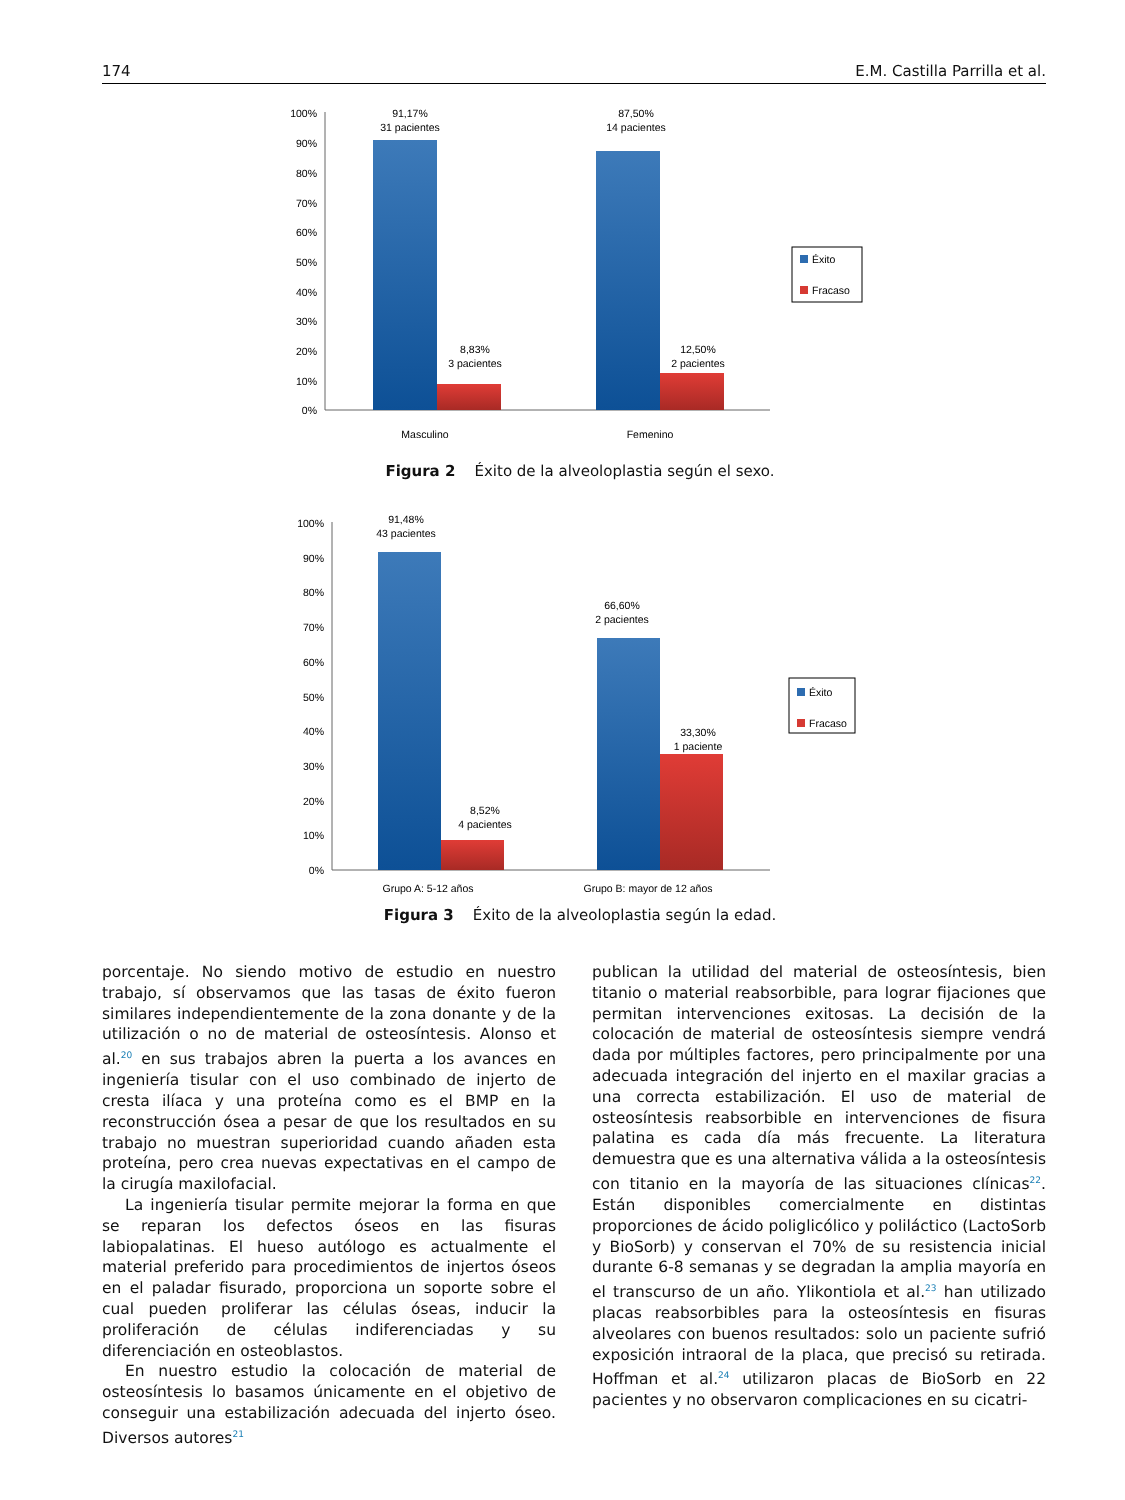174 E.M. Castilla Parrilla et al.
100%
90%
80%
70%
60%
50%
40%
30%
20%
10%
0%
91,17%
31 pacientes
8,83%
3 pacientes
87,50%
14 pacientes
12,50%
2 pacientes
Masculino
Femenino
Éxito
Fracaso
Figura 2 Éxito de la alveoloplastia según el sexo.
100%
90%
80%
70%
60%
50%
40%
30%
20%
10%
0%
91,48%
43 pacientes
8,52%
4 pacientes
66,60%
2 pacientes
33,30%
1 paciente
Grupo A: 5-12 años
Grupo B: mayor de 12 años
Éxito
Fracaso
Figura 3 Éxito de la alveoloplastia según la edad.
porcentaje. No siendo motivo de estudio en nuestro trabajo, sí observamos que las tasas de éxito fueron similares independientemente de la zona donante y de la utilización o no de material de osteosíntesis. Alonso et al.<sup>20</sup> en sus trabajos abren la puerta a los avances en ingeniería tisular con el uso combinado de injerto de cresta ilíaca y una proteína como es el BMP en la reconstrucción ósea a pesar de que los resultados en su trabajo no muestran superioridad cuando añaden esta proteína, pero crea nuevas expectativas en el campo de la cirugía maxilofacial.
La ingeniería tisular permite mejorar la forma en que se reparan los defectos óseos en las fisuras labiopalatinas. El hueso autólogo es actualmente el material preferido para procedimientos de injertos óseos en el paladar fisurado, proporciona un soporte sobre el cual pueden proliferar las células óseas, inducir la proliferación de células indiferenciadas y su diferenciación en osteoblastos.
En nuestro estudio la colocación de material de osteosíntesis lo basamos únicamente en el objetivo de conseguir una estabilización adecuada del injerto óseo. Diversos autores<sup>21</sup>
publican la utilidad del material de osteosíntesis, bien titanio o material reabsorbible, para lograr fijaciones que permitan intervenciones exitosas. La decisión de la colocación de material de osteosíntesis siempre vendrá dada por múltiples factores, pero principalmente por una adecuada integración del injerto en el maxilar gracias a una correcta estabilización. El uso de material de osteosíntesis reabsorbible en intervenciones de fisura palatina es cada día más frecuente. La literatura demuestra que es una alternativa válida a la osteosíntesis con titanio en la mayoría de las situaciones clínicas<sup>22</sup>. Están disponibles comercialmente en distintas proporciones de ácido poliglicólico y poliláctico (LactoSorb y BioSorb) y conservan el 70% de su resistencia inicial durante 6-8 semanas y se degradan la amplia mayoría en el transcurso de un año. Ylikontiola et al.<sup>23</sup> han utilizado placas reabsorbibles para la osteosíntesis en fisuras alveolares con buenos resultados: solo un paciente sufrió exposición intraoral de la placa, que precisó su retirada. Hoffman et al.<sup>24</sup> utilizaron placas de BioSorb en 22 pacientes y no observaron complicaciones en su cicatri-